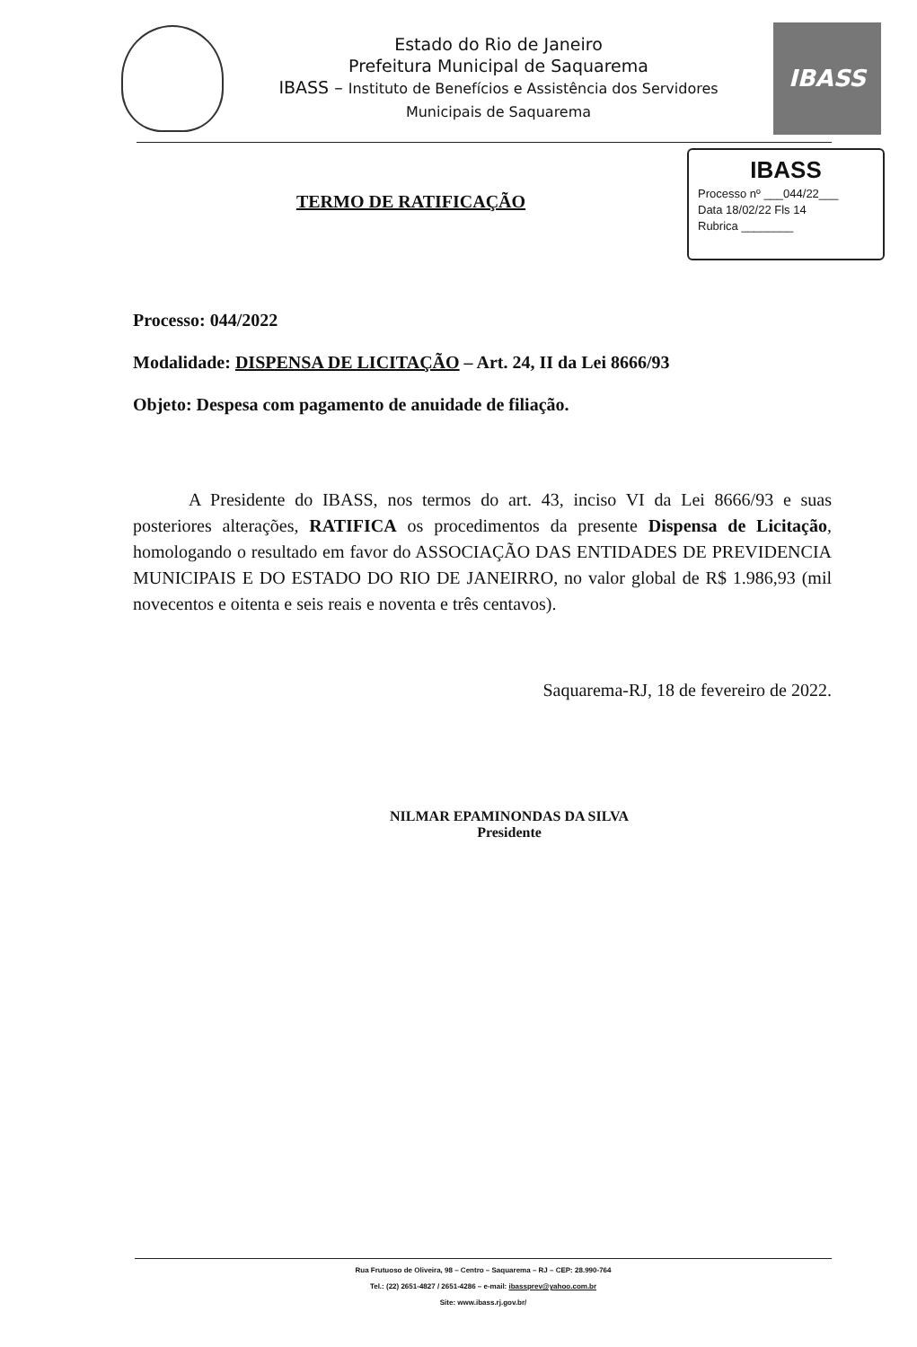Estado do Rio de Janeiro
Prefeitura Municipal de Saquarema
IBASS – Instituto de Benefícios e Assistência dos Servidores
Municipais de Saquarema
IBASS
TERMO DE RATIFICAÇÃO
IBASS
Processo nº ___044/22___
Data 18/02/22 Fls 14
Rubrica ________
Processo: 044/2022
Modalidade: DISPENSA DE LICITAÇÃO – Art. 24, II da Lei 8666/93
Objeto: Despesa com pagamento de anuidade de filiação.
A Presidente do IBASS, nos termos do art. 43, inciso VI da Lei 8666/93 e suas posteriores alterações, RATIFICA os procedimentos da presente Dispensa de Licitação, homologando o resultado em favor do ASSOCIAÇÃO DAS ENTIDADES DE PREVIDENCIA MUNICIPAIS E DO ESTADO DO RIO DE JANEIRRO, no valor global de R$ 1.986,93 (mil novecentos e oitenta e seis reais e noventa e três centavos).
Saquarema-RJ, 18 de fevereiro de 2022.
NILMAR EPAMINONDAS DA SILVA
Presidente
Rua Frutuoso de Oliveira, 98 – Centro – Saquarema – RJ – CEP: 28.990-764
Tel.: (22) 2651-4827 / 2651-4286 – e-mail: ibassprev@yahoo.com.br
Site: www.ibass.rj.gov.br/